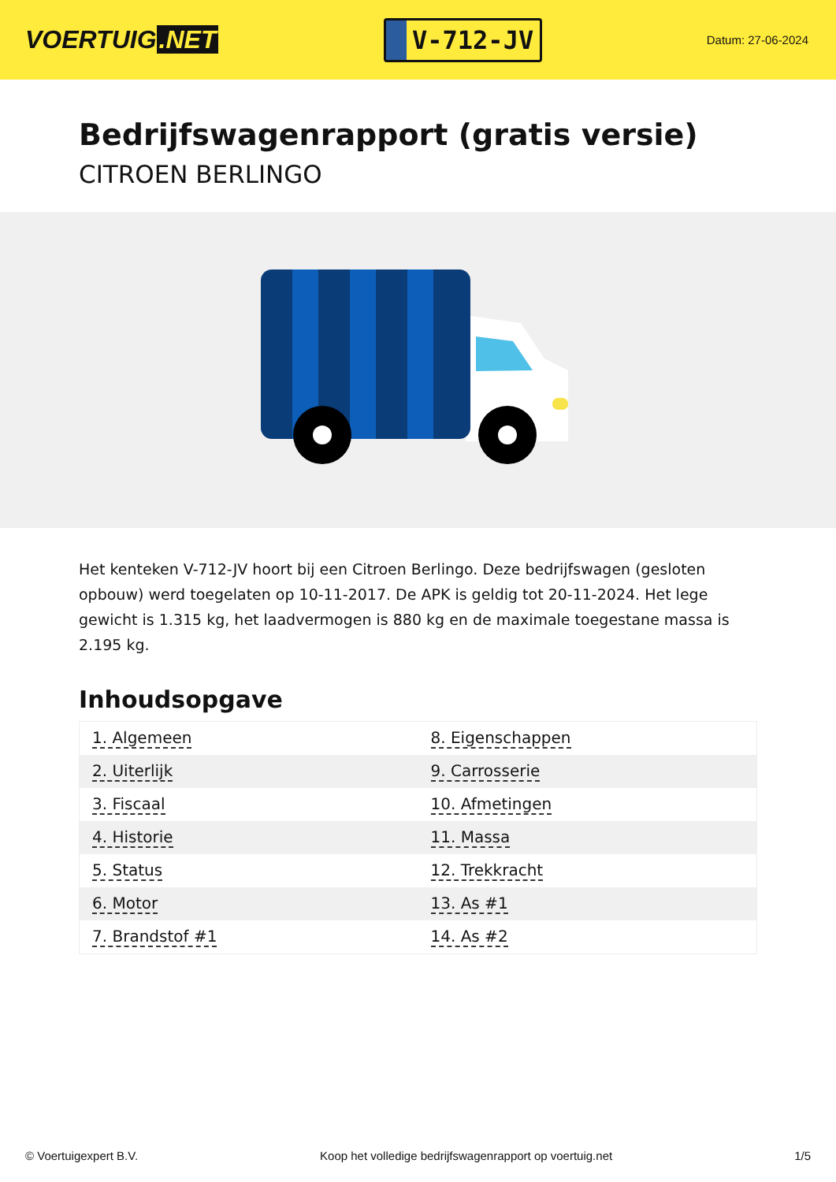VOERTUIG.NET
V-712-JV
Datum: 27-06-2024
Bedrijfswagenrapport (gratis versie)
CITROEN BERLINGO
Het kenteken V-712-JV hoort bij een Citroen Berlingo. Deze bedrijfswagen (gesloten opbouw) werd toegelaten op 10-11-2017. De APK is geldig tot 20-11-2024. Het lege gewicht is 1.315 kg, het laadvermogen is 880 kg en de maximale toegestane massa is 2.195 kg.
Inhoudsopgave
| 1. Algemeen | 8. Eigenschappen |
| 2. Uiterlijk | 9. Carrosserie |
| 3. Fiscaal | 10. Afmetingen |
| 4. Historie | 11. Massa |
| 5. Status | 12. Trekkracht |
| 6. Motor | 13. As #1 |
| 7. Brandstof #1 | 14. As #2 |
© Voertuigexpert B.V. Koop het volledige bedrijfswagenrapport op voertuig.net 1/5